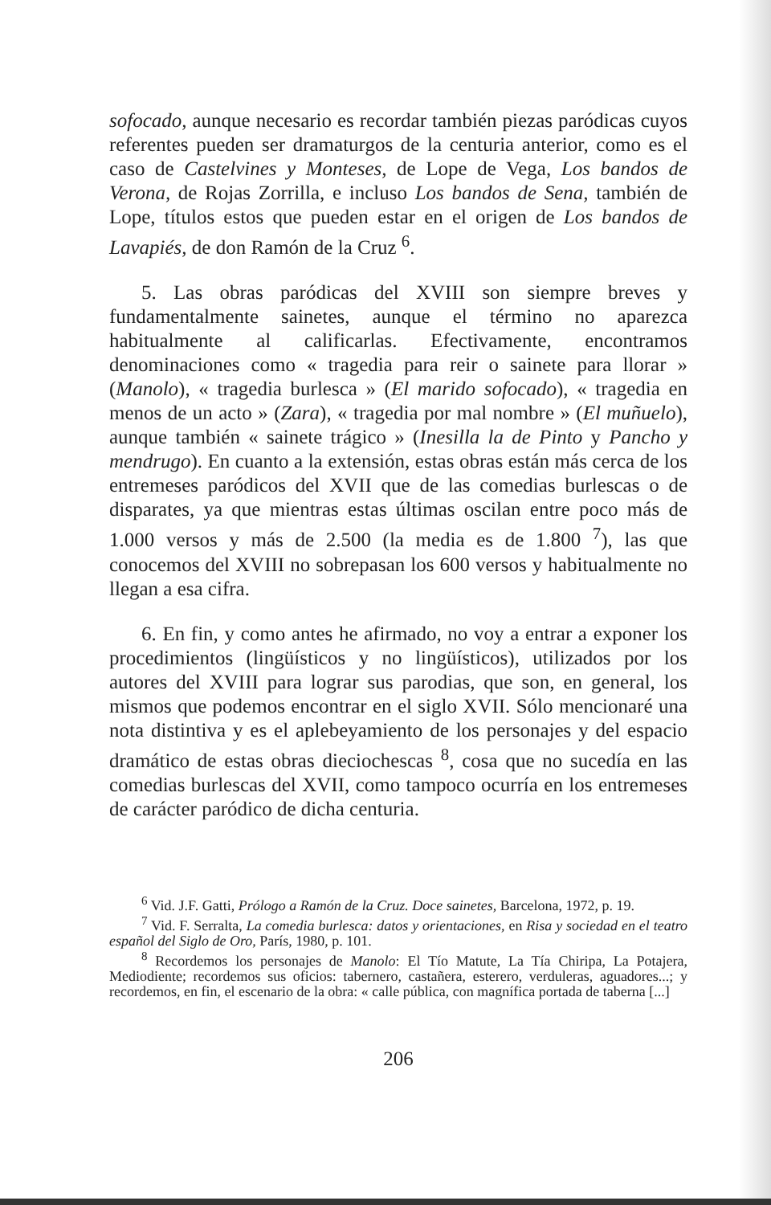sofocado, aunque necesario es recordar también piezas paródicas cuyos referentes pueden ser dramaturgos de la centuria anterior, como es el caso de Castelvines y Monteses, de Lope de Vega, Los bandos de Verona, de Rojas Zorrilla, e incluso Los bandos de Sena, también de Lope, títulos estos que pueden estar en el origen de Los bandos de Lavapiés, de don Ramón de la Cruz <sup>6</sup>.
5. Las obras paródicas del XVIII son siempre breves y fundamentalmente sainetes, aunque el término no aparezca habitualmente al calificarlas. Efectivamente, encontramos denominaciones como « tragedia para reir o sainete para llorar » (Manolo), « tragedia burlesca » (El marido sofocado), « tragedia en menos de un acto » (Zara), « tragedia por mal nombre » (El muñuelo), aunque también « sainete trágico » (Inesilla la de Pinto y Pancho y mendrugo). En cuanto a la extensión, estas obras están más cerca de los entremeses paródicos del XVII que de las comedias burlescas o de disparates, ya que mientras estas últimas oscilan entre poco más de 1.000 versos y más de 2.500 (la media es de 1.800 <sup>7</sup>), las que conocemos del XVIII no sobrepasan los 600 versos y habitualmente no llegan a esa cifra.
6. En fin, y como antes he afirmado, no voy a entrar a exponer los procedimientos (lingüísticos y no lingüísticos), utilizados por los autores del XVIII para lograr sus parodias, que son, en general, los mismos que podemos encontrar en el siglo XVII. Sólo mencionaré una nota distintiva y es el aplebeyamiento de los personajes y del espacio dramático de estas obras dieciochescas <sup>8</sup>, cosa que no sucedía en las comedias burlescas del XVII, como tampoco ocurría en los entremeses de carácter paródico de dicha centuria.
<sup>6</sup> Vid. J.F. Gatti, Prólogo a Ramón de la Cruz. Doce sainetes, Barcelona, 1972, p. 19.
<sup>7</sup> Vid. F. Serralta, La comedia burlesca: datos y orientaciones, en Risa y sociedad en el teatro español del Siglo de Oro, París, 1980, p. 101.
<sup>8</sup> Recordemos los personajes de Manolo: El Tío Matute, La Tía Chiripa, La Potajera, Mediodiente; recordemos sus oficios: tabernero, castañera, esterero, verduleras, aguadores...; y recordemos, en fin, el escenario de la obra: « calle pública, con magnífica portada de taberna [...]
206